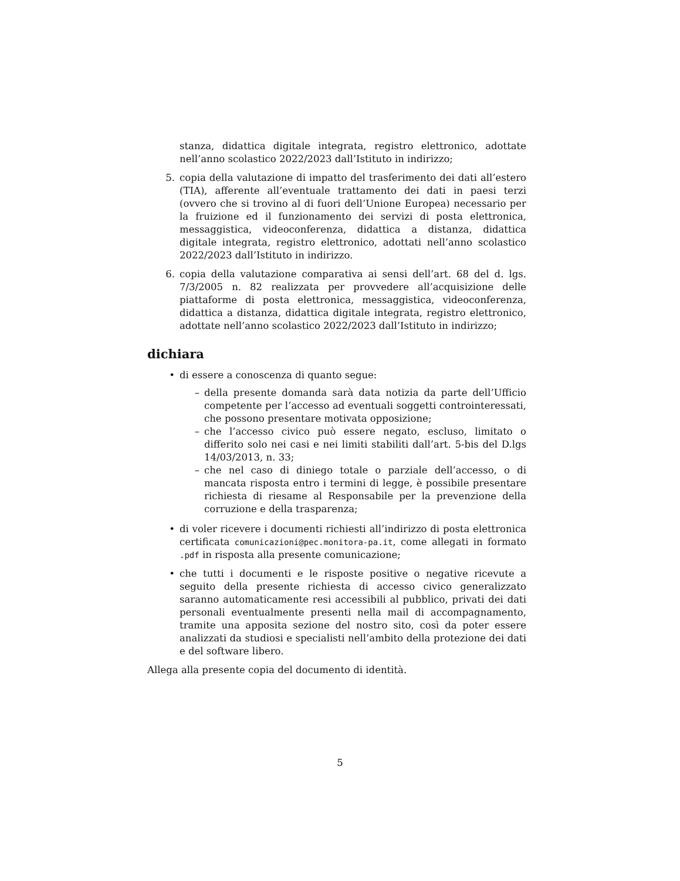stanza, didattica digitale integrata, registro elettronico, adottate nell’anno scolastico 2022/2023 dall’Istituto in indirizzo;
5. copia della valutazione di impatto del trasferimento dei dati all’estero (TIA), afferente all’eventuale trattamento dei dati in paesi terzi (ovvero che si trovino al di fuori dell’Unione Europea) necessario per la fruizione ed il funzionamento dei servizi di posta elettronica, messaggistica, videoconferenza, didattica a distanza, didattica digitale integrata, registro elettronico, adottati nell’anno scolastico 2022/2023 dall’Istituto in indirizzo.
6. copia della valutazione comparativa ai sensi dell’art. 68 del d. lgs. 7/3/2005 n. 82 realizzata per provvedere all’acquisizione delle piattaforme di posta elettronica, messaggistica, videoconferenza, didattica a distanza, didattica digitale integrata, registro elettronico, adottate nell’anno scolastico 2022/2023 dall’Istituto in indirizzo;
dichiara
• di essere a conoscenza di quanto segue:
– della presente domanda sarà data notizia da parte dell’Ufficio competente per l’accesso ad eventuali soggetti controinteressati, che possono presentare motivata opposizione;
– che l’accesso civico può essere negato, escluso, limitato o differito solo nei casi e nei limiti stabiliti dall’art. 5-bis del D.lgs 14/03/2013, n. 33;
– che nel caso di diniego totale o parziale dell’accesso, o di mancata risposta entro i termini di legge, è possibile presentare richiesta di riesame al Responsabile per la prevenzione della corruzione e della trasparenza;
• di voler ricevere i documenti richiesti all’indirizzo di posta elettronica certificata comunicazioni@pec.monitora-pa.it, come allegati in formato .pdf in risposta alla presente comunicazione;
• che tutti i documenti e le risposte positive o negative ricevute a seguito della presente richiesta di accesso civico generalizzato saranno automaticamente resi accessibili al pubblico, privati dei dati personali eventualmente presenti nella mail di accompagnamento, tramite una apposita sezione del nostro sito, così da poter essere analizzati da studiosi e specialisti nell’ambito della protezione dei dati e del software libero.
Allega alla presente copia del documento di identità.
5